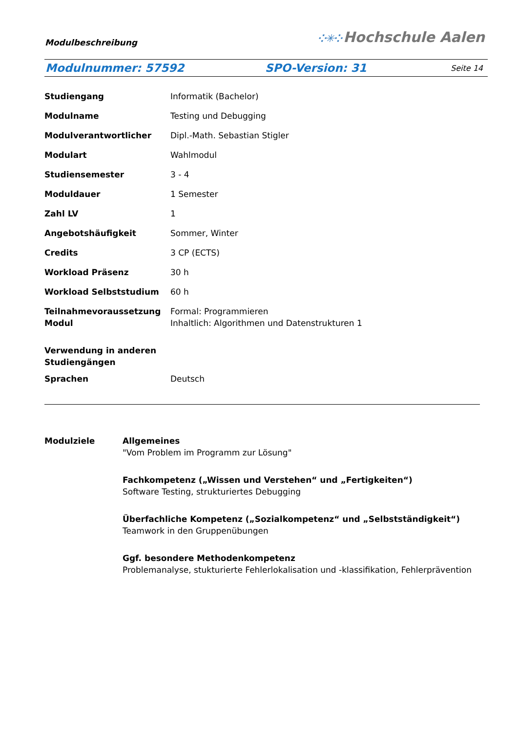Modulbeschreibung
⁘✳⁘ Hochschule Aalen
Modulnummer: 57592 SPO-Version: 31
Seite 14
| Studiengang | Informatik (Bachelor) |
| Modulname | Testing und Debugging |
| Modulverantwortlicher | Dipl.-Math. Sebastian Stigler |
| Modulart | Wahlmodul |
| Studiensemester | 3 - 4 |
| Moduldauer | 1 Semester |
| Zahl LV | 1 |
| Angebotshäufigkeit | Sommer, Winter |
| Credits | 3 CP (ECTS) |
| Workload Präsenz | 30 h |
| Workload Selbststudium | 60 h |
| Teilnahmevoraussetzung Modul | Formal: Programmieren Inhaltlich: Algorithmen und Datenstrukturen 1 |
| Verwendung in anderen Studiengängen | |
| Sprachen | Deutsch |
Modulziele Allgemeines
"Vom Problem im Programm zur Lösung"
Fachkompetenz („Wissen und Verstehen“ und „Fertigkeiten“)
Software Testing, strukturiertes Debugging
Überfachliche Kompetenz („Sozialkompetenz“ und „Selbstständigkeit“)
Teamwork in den Gruppenübungen
Ggf. besondere Methodenkompetenz
Problemanalyse, stukturierte Fehlerlokalisation und -klassifikation, Fehlerprävention